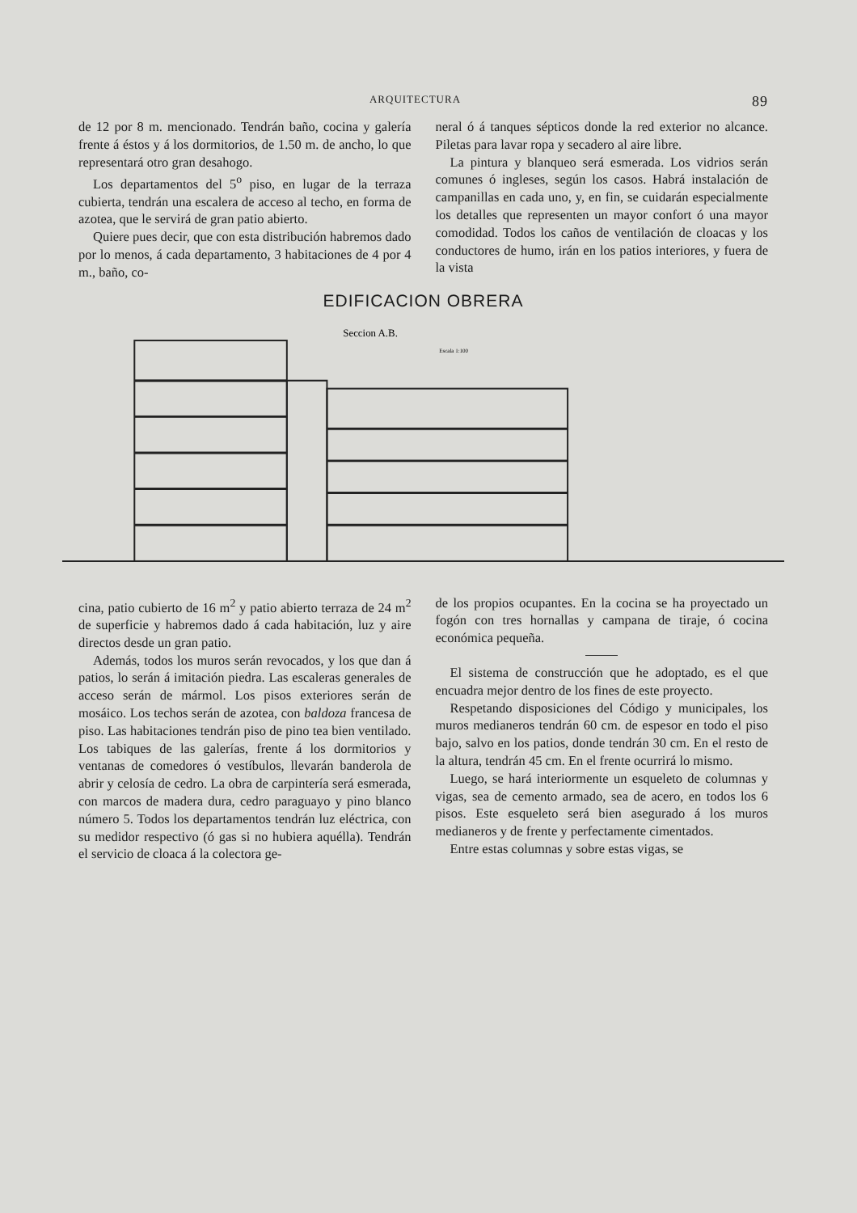ARQUITECTURA 89
de 12 por 8 m. mencionado. Tendrán baño, cocina y galería frente á éstos y á los dormitorios, de 1.50 m. de ancho, lo que representará otro gran desahogo.
Los departamentos del 5<sup>o</sup> piso, en lugar de la terraza cubierta, tendrán una escalera de acceso al techo, en forma de azotea, que le servirá de gran patio abierto.
Quiere pues decir, que con esta distribución habremos dado por lo menos, á cada departamento, 3 habitaciones de 4 por 4 m., baño, co-
neral ó á tanques sépticos donde la red exterior no alcance. Piletas para lavar ropa y secadero al aire libre.
La pintura y blanqueo será esmerada. Los vidrios serán comunes ó ingleses, según los casos. Habrá instalación de campanillas en cada uno, y, en fin, se cuidarán especialmente los detalles que representen un mayor confort ó una mayor comodidad. Todos los caños de ventilación de cloacas y los conductores de humo, irán en los patios interiores, y fuera de la vista
EDIFICACION OBRERA
Seccion A.B.
Escala 1:100
cina, patio cubierto de 16 m<sup>2</sup> y patio abierto terraza de 24 m<sup>2</sup> de superficie y habremos dado á cada habitación, luz y aire directos desde un gran patio.
Además, todos los muros serán revocados, y los que dan á patios, lo serán á imitación piedra. Las escaleras generales de acceso serán de mármol. Los pisos exteriores serán de mosáico. Los techos serán de azotea, con baldoza francesa de piso. Las habitaciones tendrán piso de pino tea bien ventilado. Los tabiques de las galerías, frente á los dormitorios y ventanas de comedores ó vestíbulos, llevarán banderola de abrir y celosía de cedro. La obra de carpintería será esmerada, con marcos de madera dura, cedro paraguayo y pino blanco número 5. Todos los departamentos tendrán luz eléctrica, con su medidor respectivo (ó gas si no hubiera aquélla). Tendrán el servicio de cloaca á la colectora ge-
de los propios ocupantes. En la cocina se ha proyectado un fogón con tres hornallas y campana de tiraje, ó cocina económica pequeña.
El sistema de construcción que he adoptado, es el que encuadra mejor dentro de los fines de este proyecto.
Respetando disposiciones del Código y municipales, los muros medianeros tendrán 60 cm. de espesor en todo el piso bajo, salvo en los patios, donde tendrán 30 cm. En el resto de la altura, tendrán 45 cm. En el frente ocurrirá lo mismo.
Luego, se hará interiormente un esqueleto de columnas y vigas, sea de cemento armado, sea de acero, en todos los 6 pisos. Este esqueleto será bien asegurado á los muros medianeros y de frente y perfectamente cimentados.
Entre estas columnas y sobre estas vigas, se